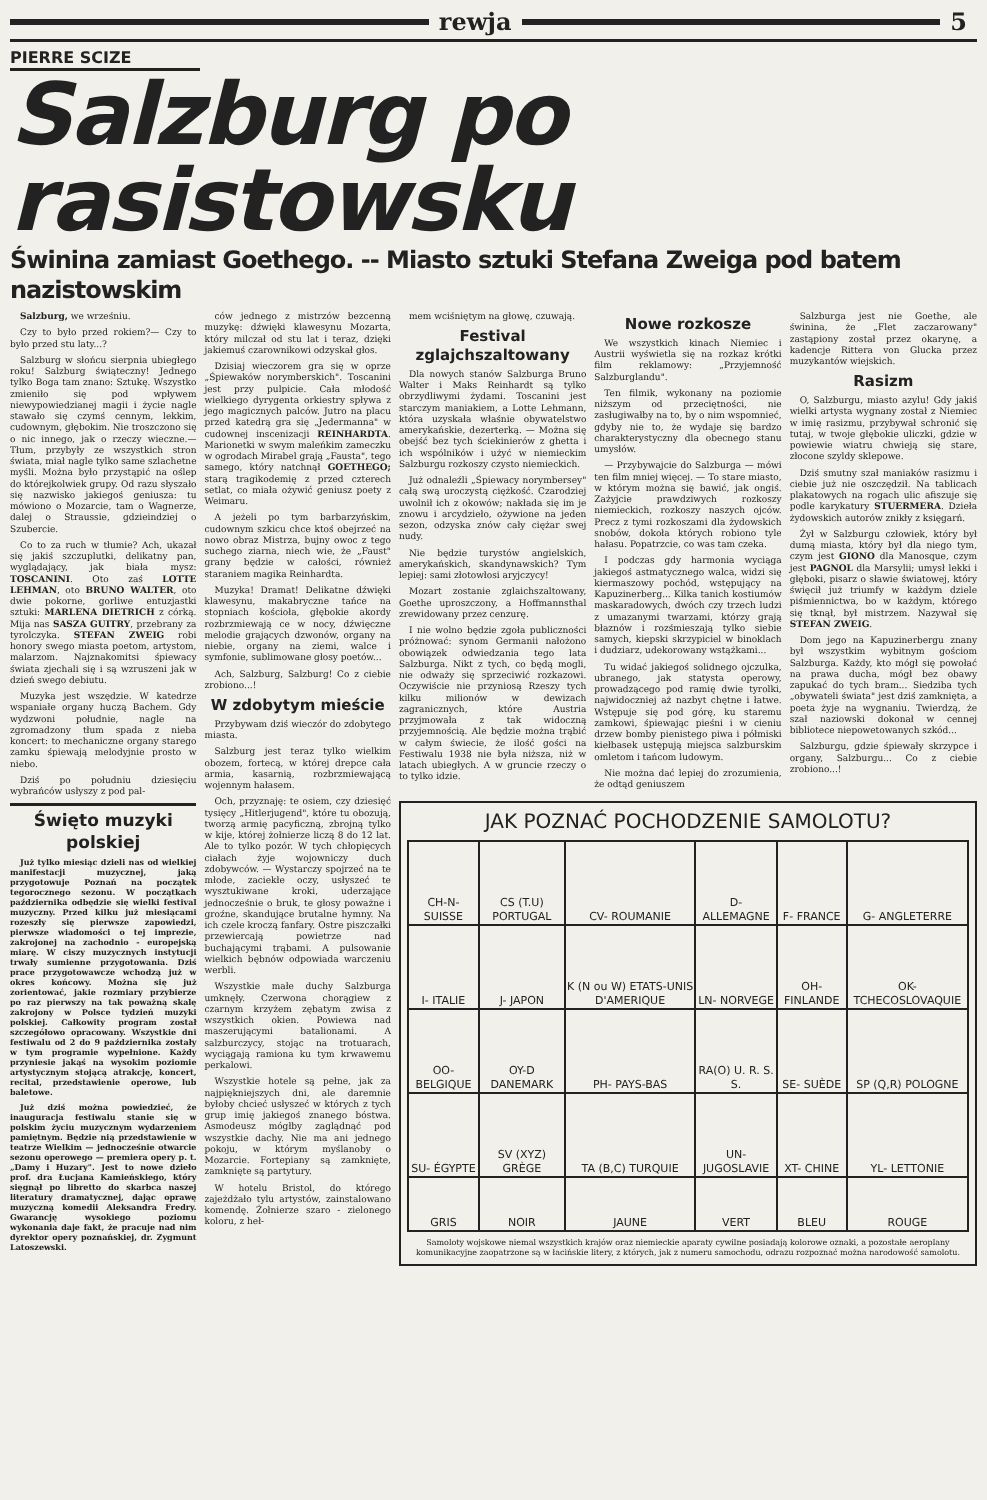rewja 5
PIERRE SCIZE
Salzburg po rasistowsku
Świnina zamiast Goethego. -- Miasto sztuki Stefana Zweiga pod batem nazistowskim
Salzburg, we wrześniu.
Czy to było przed rokiem?— Czy to było przed stu laty...?
Salzburg w słońcu sierpnia ubiegłego roku! Salzburg świąteczny! Jednego tylko Boga tam znano: Sztukę. Wszystko zmieniło się pod wpływem niewypowiedzianej magii i życie nagle stawało się czymś cennym, lekkim, cudownym, głębokim. Nie troszczono się o nic innego, jak o rzeczy wieczne.— Tłum, przybyły ze wszystkich stron świata, miał nagle tylko same szlachetne myśli. Można było przystąpić na oślep do którejkolwiek grupy. Od razu słyszało się nazwisko jakiegoś geniusza: tu mówiono o Mozarcie, tam o Wagnerze, dalej o Straussie, gdzieindziej o Szubercie.
Co to za ruch w tłumie? Ach, ukazał się jakiś szczuplutki, delikatny pan, wyglądający, jak biała mysz: TOSCANINI. Oto zaś LOTTE LEHMAN, oto BRUNO WALTER, oto dwie pokorne, gorliwe entuzjastki sztuki: MARLENA DIETRICH z córką. Mija nas SASZA GUITRY, przebrany za tyrolczyka. STEFAN ZWEIG robi honory swego miasta poetom, artystom, malarzom. Najznakomitsi śpiewacy świata zjechali się i są wzruszeni jak w dzień swego debiutu.
Muzyka jest wszędzie. W katedrze wspaniałe organy huczą Bachem. Gdy wydzwoni południe, nagle na zgromadzony tłum spada z nieba koncert: to mechaniczne organy starego zamku śpiewają melodyjnie prosto w niebo.
Dziś po południu dziesięciu wybrańców usłyszy z pod pal-
Święto muzyki polskiej
Już tylko miesiąc dzieli nas od wielkiej manifestacji muzycznej, jaką przygotowuje Poznań na początek tegorocznego sezonu. W początkach października odbędzie się wielki festival muzyczny. Przed kilku już miesiącami rozeszły się pierwsze zapowiedzi, pierwsze wiadomości o tej imprezie, zakrojonej na zachodnio - europejską miarę. W ciszy muzycznych instytucji trwały sumienne przygotowania. Dziś prace przygotowawcze wchodzą już w okres końcowy. Można się już zorientować, jakie rozmiary przybierze po raz pierwszy na tak poważną skalę zakrojony w Polsce tydzień muzyki polskiej. Całkowity program został szczegółowo opracowany. Wszystkie dni festiwalu od 2 do 9 października zostały w tym programie wypełnione. Każdy przyniesie jakąś na wysokim poziomie artystycznym stojącą atrakcję, koncert, recital, przedstawienie operowe, lub baletowe.
Już dziś można powiedzieć, że inauguracja festiwalu stanie się w polskim życiu muzycznym wydarzeniem pamiętnym. Będzie nią przedstawienie w teatrze Wielkim — jednocześnie otwarcie sezonu operowego — premiera opery p. t. „Damy i Huzary". Jest to nowe dzieło prof. dra Łucjana Kamieńskiego, który sięgnął po libretto do skarbca naszej literatury dramatycznej, dając oprawę muzyczną komedii Aleksandra Fredry. Gwarancję wysokiego poziomu wykonania daje fakt, że pracuje nad nim dyrektor opery poznańskiej, dr. Zygmunt Latoszewski.
ców jednego z mistrzów bezcenną muzykę: dźwięki klawesynu Mozarta, który milczał od stu lat i teraz, dzięki jakiemuś czarownikowi odzyskał głos.
Dzisiaj wieczorem gra się w oprze „Śpiewaków norymberskich". Toscanini jest przy pulpicie. Cała młodość wielkiego dyrygenta orkiestry spływa z jego magicznych palców. Jutro na placu przed katedrą gra się „Jedermanna" w cudownej inscenizacji REINHARDTA. Marionetki w swym maleńkim zameczku w ogrodach Mirabel grają „Fausta", tego samego, który natchnął GOETHEGO; starą tragikodemię z przed czterech setlat, co miała ożywić geniusz poety z Weimaru.
A jeżeli po tym barbarzyńskim, cudownym szkicu chce ktoś obejrzeć na nowo obraz Mistrza, bujny owoc z tego suchego ziarna, niech wie, że „Faust" grany będzie w całości, również staraniem magika Reinhardta.
Muzyka! Dramat! Delikatne dźwięki klawesynu, makabryczne tańce na stopniach kościoła, głębokie akordy rozbrzmiewają ce w nocy, dźwięczne melodie grających dzwonów, organy na niebie, organy na ziemi, walce i symfonie, sublimowane głosy poetów...
Ach, Salzburg, Salzburg! Co z ciebie zrobiono...!
W zdobytym mieście
Przybywam dziś wieczór do zdobytego miasta.
Salzburg jest teraz tylko wielkim obozem, fortecą, w której drepce cała armia, kasarnią, rozbrzmiewającą wojennym hałasem.
Och, przyznaję: te osiem, czy dziesięć tysięcy „Hitlerjugend", które tu obozują, tworzą armię pacyficzną, zbrojną tylko w kije, której żołnierze liczą 8 do 12 lat. Ale to tylko pozór. W tych chłopięcych ciałach żyje wojowniczy duch zdobywców. — Wystarczy spojrzeć na te młode, zaciekłe oczy, usłyszeć te wysztukiwane kroki, uderzające jednocześnie o bruk, te głosy poważne i groźne, skandujące brutalne hymny. Na ich czele kroczą fanfary. Ostre piszczałki przewiercają powietrze nad buchającymi trąbami. A pulsowanie wielkich bębnów odpowiada warczeniu werbli.
Wszystkie małe duchy Salzburga umknęły. Czerwona chorągiew z czarnym krzyżem zębatym zwisa z wszystkich okien. Powiewa nad maszerującymi batalionami. A salzburczycy, stojąc na trotuarach, wyciągają ramiona ku tym krwawemu perkalowi.
Wszystkie hotele są pełne, jak za najpiękniejszych dni, ale daremnie byłoby chcieć usłyszeć w których z tych grup imię jakiegoś znanego bóstwa. Asmodeusz mógłby zaglądnąć pod wszystkie dachy. Nie ma ani jednego pokoju, w którym myślanoby o Mozarcie. Fortepiany są zamknięte, zamknięte są partytury.
W hotelu Bristol, do którego zajeżdżało tylu artystów, zainstalowano komendę. Żołnierze szaro - zielonego koloru, z heł-
mem wciśniętym na głowę, czuwają.
Festival zglajchszaltowany
Dla nowych stanów Salzburga Bruno Walter i Maks Reinhardt są tylko obrzydliwymi żydami. Toscanini jest starczym maniakiem, a Lotte Lehmann, która uzyskała właśnie obywatelstwo amerykańskie, dezerterką. — Można się obejść bez tych ściekinierów z ghetta i ich wspólników i użyć w niemieckim Salzburgu rozkoszy czysto niemieckich.
Już odnaleźli „Śpiewacy norymbersey" całą swą uroczystą ciężkość. Czarodziej uwolnił ich z okowów; nakłada się im je znowu i arcydzieło, ożywione na jeden sezon, odzyska znów cały ciężar swej nudy.
Nie będzie turystów angielskich, amerykańskich, skandynawskich? Tym lepiej: sami złotowłosi aryjczycy!
Mozart zostanie zglaichszaltowany, Goethe uproszczony, a Hoffmannsthal zrewidowany przez cenzurę.
I nie wolno będzie zgoła publiczności próżnować: synom Germanii nałożono obowiązek odwiedzania tego lata Salzburga. Nikt z tych, co będą mogli, nie odważy się sprzeciwić rozkazowi. Oczywiście nie przyniosą Rzeszy tych kilku milionów w dewizach zagranicznych, które Austria przyjmowała z tak widoczną przyjemnością. Ale będzie można trąbić w całym świecie, że ilość gości na Festiwalu 1938 nie była niższa, niż w latach ubiegłych. A w gruncie rzeczy o to tylko idzie.
Nowe rozkosze
We wszystkich kinach Niemiec i Austrii wyświetla się na rozkaz krótki film reklamowy: „Przyjemność Salzburglandu".
Ten filmik, wykonany na poziomie niższym od przeciętności, nie zasługiwałby na to, by o nim wspomnieć, gdyby nie to, że wydaje się bardzo charakterystyczny dla obecnego stanu umysłów.
— Przybywajcie do Salzburga — mówi ten film mniej więcej. — To stare miasto, w którym można się bawić, jak ongiś. Zażyjcie prawdziwych rozkoszy niemieckich, rozkoszy naszych ojców. Precz z tymi rozkoszami dla żydowskich snobów, dokoła których robiono tyle hałasu. Popatrzcie, co was tam czeka.
I podczas gdy harmonia wyciąga jakiegoś astmatycznego walca, widzi się kiermaszowy pochód, wstępujący na Kapuzinerberg... Kilka tanich kostiumów maskaradowych, dwóch czy trzech ludzi z umazanymi twarzami, którzy grają błaznów i rozśmieszają tylko siebie samych, kiepski skrzypiciel w binoklach i dudziarz, udekorowany wstążkami...
Tu widać jakiegoś solidnego ojczulka, ubranego, jak statysta operowy, prowadzącego pod ramię dwie tyrolki, najwidoczniej aż nazbyt chętne i łatwe. Wstępuje się pod górę, ku staremu zamkowi, śpiewając pieśni i w cieniu drzew bomby pienistego piwa i półmiski kiełbasek ustępują miejsca salzburskim omletom i tańcom ludowym.
Nie można dać lepiej do zrozumienia, że odtąd geniuszem
Salzburga jest nie Goethe, ale świnina, że „Flet zaczarowany" zastąpiony został przez okarynę, a kadencje Rittera von Glucka przez muzykantów wiejskich.
Rasizm
O, Salzburgu, miasto azylu! Gdy jakiś wielki artysta wygnany został z Niemiec w imię rasizmu, przybywał schronić się tutaj, w twoje głębokie uliczki, gdzie w powiewie wiatru chwieją się stare, złocone szyldy sklepowe.
Dziś smutny szał maniaków rasizmu i ciebie już nie oszczędził. Na tablicach plakatowych na rogach ulic afiszuje się podle karykatury STUERMERA. Dzieła żydowskich autorów znikły z księgarń.
Żył w Salzburgu człowiek, który był dumą miasta, który był dla niego tym, czym jest GIONO dla Manosque, czym jest PAGNOL dla Marsylii; umysł lekki i głęboki, pisarz o sławie światowej, który święcił już triumfy w każdym dziele piśmiennictwa, bo w każdym, którego się tknął, był mistrzem. Nazywał się STEFAN ZWEIG.
Dom jego na Kapuzinerbergu znany był wszystkim wybitnym gościom Salzburga. Każdy, kto mógł się powołać na prawa ducha, mógł bez obawy zapukać do tych bram... Siedziba tych „obywateli świata" jest dziś zamknięta, a poeta żyje na wygnaniu. Twierdzą, że szał naziowski dokonał w cennej bibliotece niepowetowanych szkód...
Salzburgu, gdzie śpiewały skrzypce i organy, Salzburgu... Co z ciebie zrobiono...!
JAK POZNAĆ POCHODZENIE SAMOLOTU?
| CH-N- SUISSE | CS (T.U) PORTUGAL | CV- ROUMANIE | D- ALLEMAGNE | F- FRANCE | G- ANGLETERRE |
| I- ITALIE | J- JAPON | K (N ou W) ETATS-UNIS D'AMERIQUE | LN- NORVEGE | OH- FINLANDE | OK- TCHECOSLOVAQUIE |
| OO- BELGIQUE | OY-D DANEMARK | PH- PAYS-BAS | RA(O) U. R. S. S. | SE- SUÈDE | SP (Q,R) POLOGNE |
| SU- ÉGYPTE | SV (XYZ) GRÈGE | TA (B,C) TURQUIE | UN- JUGOSLAVIE | XT- CHINE | YL- LETTONIE |
| GRIS | NOIR | JAUNE | VERT | BLEU | ROUGE |
Samoloty wojskowe niemal wszystkich krajów oraz niemieckie aparaty cywilne posiadają kolorowe oznaki, a pozostałe aeroplany komunikacyjne zaopatrzone są w łacińskie litery, z których, jak z numeru samochodu, odrazu rozpoznać można narodowość samolotu.